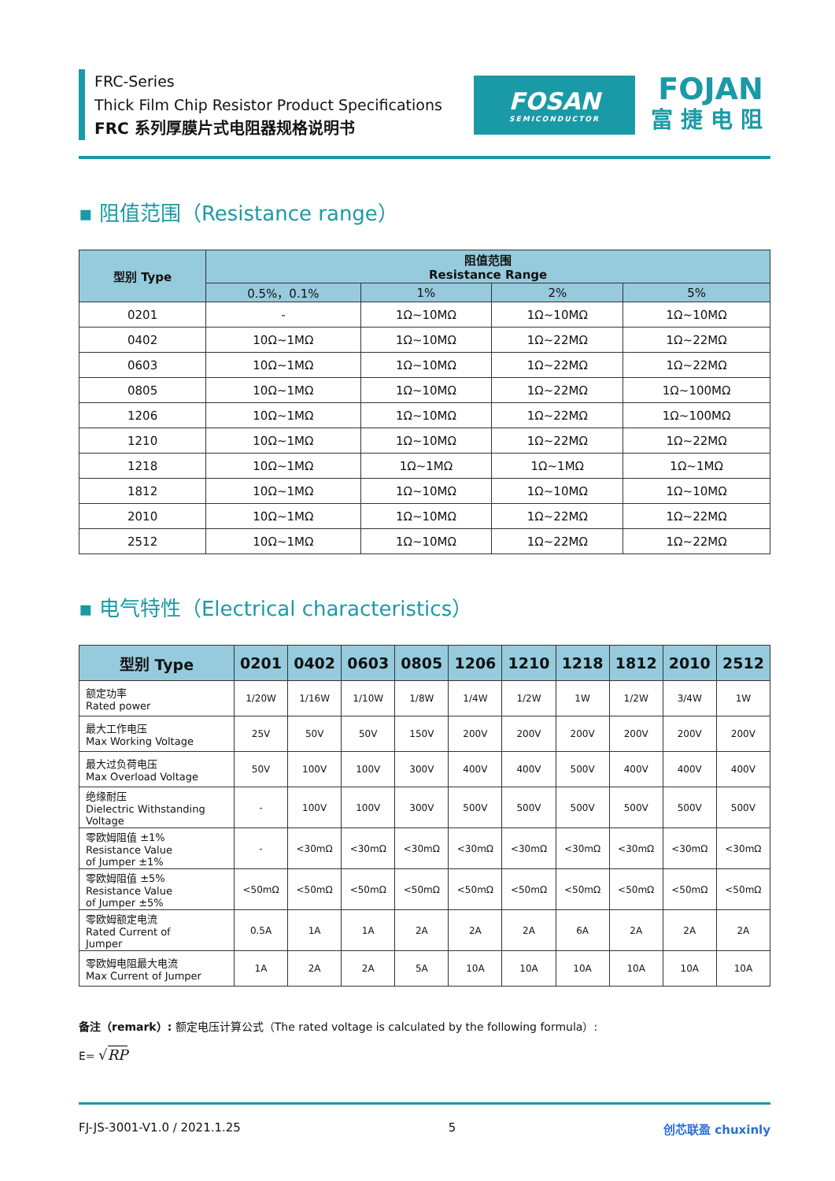FRC-Series
Thick Film Chip Resistor Product Specifications
FRC 系列厚膜片式电阻器规格说明书
FOSAN
SEMICONDUCTOR
FOJAN
富捷电阻
▪ 阻值范围（Resistance range）
| 型别 Type | 阻值范围 Resistance Range | | | |
| --- | --- | --- | --- | --- |
| | 0.5%，0.1% | 1% | 2% | 5% |
| 0201 | - | 1Ω~10MΩ | 1Ω~10MΩ | 1Ω~10MΩ |
| 0402 | 10Ω~1MΩ | 1Ω~10MΩ | 1Ω~22MΩ | 1Ω~22MΩ |
| 0603 | 10Ω~1MΩ | 1Ω~10MΩ | 1Ω~22MΩ | 1Ω~22MΩ |
| 0805 | 10Ω~1MΩ | 1Ω~10MΩ | 1Ω~22MΩ | 1Ω~100MΩ |
| 1206 | 10Ω~1MΩ | 1Ω~10MΩ | 1Ω~22MΩ | 1Ω~100MΩ |
| 1210 | 10Ω~1MΩ | 1Ω~10MΩ | 1Ω~22MΩ | 1Ω~22MΩ |
| 1218 | 10Ω~1MΩ | 1Ω~1MΩ | 1Ω~1MΩ | 1Ω~1MΩ |
| 1812 | 10Ω~1MΩ | 1Ω~10MΩ | 1Ω~10MΩ | 1Ω~10MΩ |
| 2010 | 10Ω~1MΩ | 1Ω~10MΩ | 1Ω~22MΩ | 1Ω~22MΩ |
| 2512 | 10Ω~1MΩ | 1Ω~10MΩ | 1Ω~22MΩ | 1Ω~22MΩ |
▪ 电气特性（Electrical characteristics）
| 型别 Type | 0201 | 0402 | 0603 | 0805 | 1206 | 1210 | 1218 | 1812 | 2010 | 2512 |
| --- | --- | --- | --- | --- | --- | --- | --- | --- | --- | --- |
| 额定功率 Rated power | 1/20W | 1/16W | 1/10W | 1/8W | 1/4W | 1/2W | 1W | 1/2W | 3/4W | 1W |
| 最大工作电压 Max Working Voltage | 25V | 50V | 50V | 150V | 200V | 200V | 200V | 200V | 200V | 200V |
| 最大过负荷电压 Max Overload Voltage | 50V | 100V | 100V | 300V | 400V | 400V | 500V | 400V | 400V | 400V |
| 绝缘耐压 Dielectric Withstanding Voltage | - | 100V | 100V | 300V | 500V | 500V | 500V | 500V | 500V | 500V |
| 零欧姆阻值 ±1% Resistance Value of Jumper ±1% | - | <30mΩ | <30mΩ | <30mΩ | <30mΩ | <30mΩ | <30mΩ | <30mΩ | <30mΩ | <30mΩ |
| 零欧姆阻值 ±5% Resistance Value of Jumper ±5% | <50mΩ | <50mΩ | <50mΩ | <50mΩ | <50mΩ | <50mΩ | <50mΩ | <50mΩ | <50mΩ | <50mΩ |
| 零欧姆额定电流 Rated Current of Jumper | 0.5A | 1A | 1A | 2A | 2A | 2A | 6A | 2A | 2A | 2A |
| 零欧姆电阻最大电流 Max Current of Jumper | 1A | 2A | 2A | 5A | 10A | 10A | 10A | 10A | 10A | 10A |
备注（remark）: 额定电压计算公式（The rated voltage is calculated by the following formula）:
E= √RP
FJ-JS-3001-V1.0 / 2021.1.25 5 创芯联盈 chuxinly